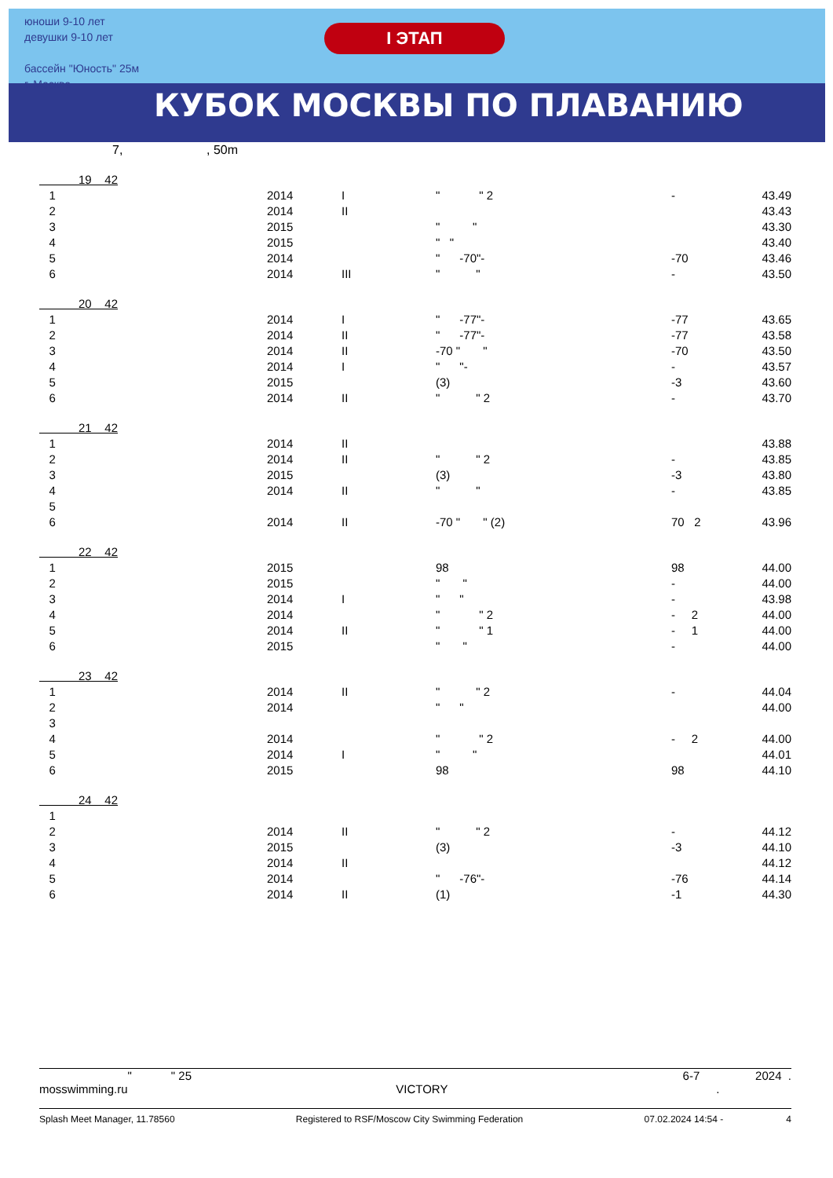юноши 9-10 лет
девушки 9-10 лет
бассейн "Юность" 25м
г. Москва
I ЭТАП
КУБОК МОСКВЫ ПО ПЛАВАНИЮ
7, , 50m
| 19 42 | | | | | |
| 1 | 2014 | I | " " 2 | - | 43.49 |
| 2 | 2014 | II | | | 43.43 |
| 3 | 2015 | | " " | | 43.30 |
| 4 | 2015 | | " " | | 43.40 |
| 5 | 2014 | | " -70"- | -70 | 43.46 |
| 6 | 2014 | III | " " | - | 43.50 |
| 20 42 | | | | | |
| 1 | 2014 | I | " -77"- | -77 | 43.65 |
| 2 | 2014 | II | " -77"- | -77 | 43.58 |
| 3 | 2014 | II | -70 " " | -70 | 43.50 |
| 4 | 2014 | I | " "- | - | 43.57 |
| 5 | 2015 | | (3) | -3 | 43.60 |
| 6 | 2014 | II | " " 2 | - | 43.70 |
| 21 42 | | | | | |
| 1 | 2014 | II | | | 43.88 |
| 2 | 2014 | II | " " 2 | - | 43.85 |
| 3 | 2015 | | (3) | -3 | 43.80 |
| 4 | 2014 | II | " " | - | 43.85 |
| 5 | | | | | |
| 6 | 2014 | II | -70 " " (2) | 70 2 | 43.96 |
| 22 42 | | | | | |
| 1 | 2015 | | 98 | 98 | 44.00 |
| 2 | 2015 | | " " | - | 44.00 |
| 3 | 2014 | I | " " | - | 43.98 |
| 4 | 2014 | | " " 2 | - 2 | 44.00 |
| 5 | 2014 | II | " " 1 | - 1 | 44.00 |
| 6 | 2015 | | " " | - | 44.00 |
| 23 42 | | | | | |
| 1 | 2014 | II | " " 2 | - | 44.04 |
| 2 | 2014 | | " " | | 44.00 |
| 3 | | | | | |
| 4 | 2014 | | " " 2 | - 2 | 44.00 |
| 5 | 2014 | I | " " | | 44.01 |
| 6 | 2015 | | 98 | 98 | 44.10 |
| 24 42 | | | | | |
| 1 | | | | | |
| 2 | 2014 | II | " " 2 | - | 44.12 |
| 3 | 2015 | | (3) | -3 | 44.10 |
| 4 | 2014 | II | | | 44.12 |
| 5 | 2014 | | " -76"- | -76 | 44.14 |
| 6 | 2014 | II | (1) | -1 | 44.30 |
" " 25 6-7 2024 .
mosswimming.ru VICTORY.
Splash Meet Manager, 11.78560 Registered to RSF/Moscow City Swimming Federation 07.02.2024 14:54 - 4